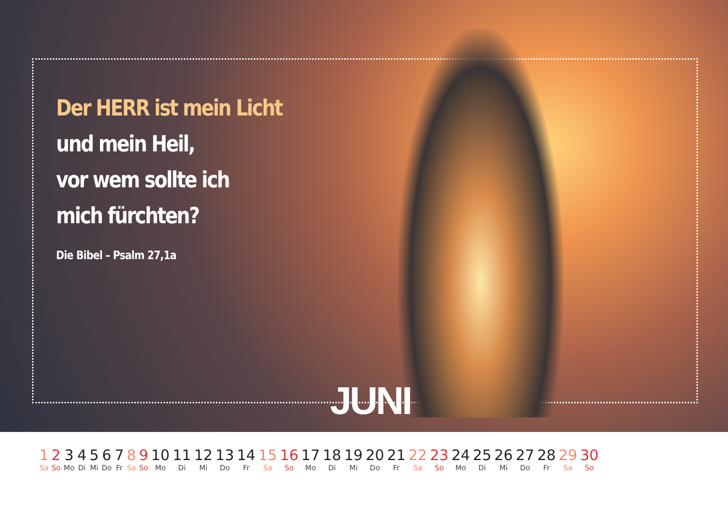Der HERR ist mein Licht
und mein Heil,
vor wem sollte ich
mich fürchten?
Die Bibel – Psalm 27,1a
JUNI
| 1 | 2 | 3 | 4 | 5 | 6 | 7 | 8 | 9 | 10 | 11 | 12 | 13 | 14 | 15 | 16 | 17 | 18 | 19 | 20 | 21 | 22 | 23 | 24 | 25 | 26 | 27 | 28 | 29 | 30 |
| Sa | So | Mo | Di | Mi | Do | Fr | Sa | So | Mo | Di | Mi | Do | Fr | Sa | So | Mo | Di | Mi | Do | Fr | Sa | So | Mo | Di | Mi | Do | Fr | Sa | So |